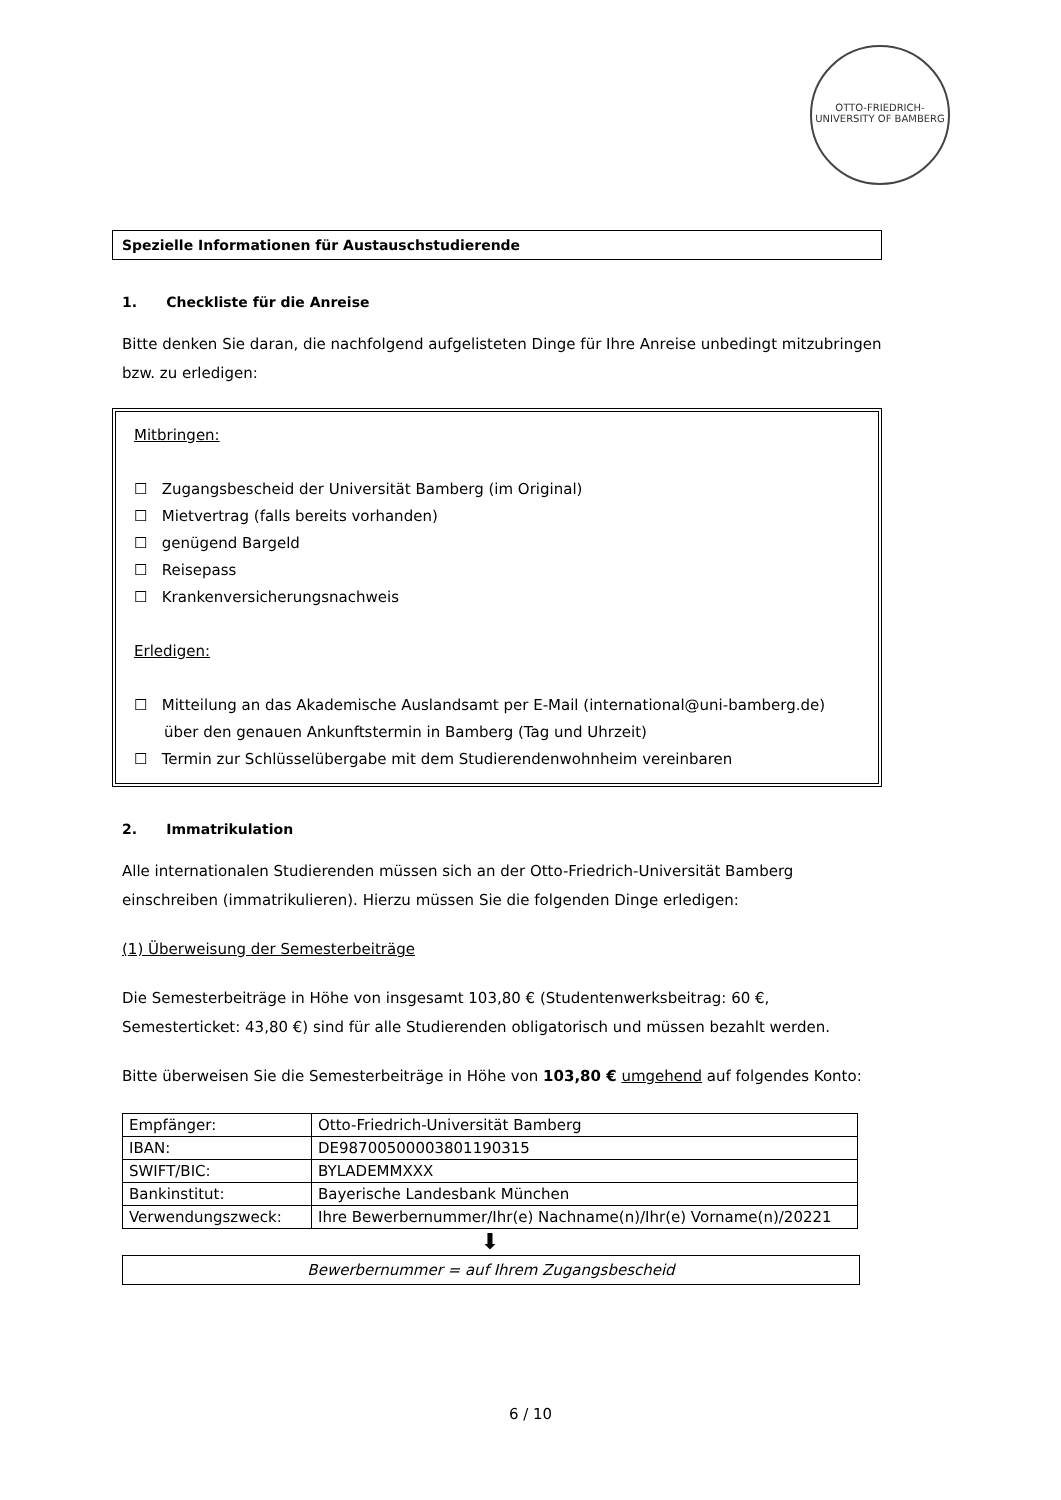OTTO-FRIEDRICH-UNIVERSITY OF BAMBERG
Spezielle Informationen für Austauschstudierende
1. Checkliste für die Anreise
Bitte denken Sie daran, die nachfolgend aufgelisteten Dinge für Ihre Anreise unbedingt mitzubringen bzw. zu erledigen:
Mitbringen:
☐ Zugangsbescheid der Universität Bamberg (im Original)
☐ Mietvertrag (falls bereits vorhanden)
☐ genügend Bargeld
☐ Reisepass
☐ Krankenversicherungsnachweis
Erledigen:
☐ Mitteilung an das Akademische Auslandsamt per E-Mail (international@uni-bamberg.de)
über den genauen Ankunftstermin in Bamberg (Tag und Uhrzeit)
☐ Termin zur Schlüsselübergabe mit dem Studierendenwohnheim vereinbaren
2. Immatrikulation
Alle internationalen Studierenden müssen sich an der Otto-Friedrich-Universität Bamberg einschreiben (immatrikulieren). Hierzu müssen Sie die folgenden Dinge erledigen:
(1) Überweisung der Semesterbeiträge
Die Semesterbeiträge in Höhe von insgesamt 103,80 € (Studentenwerksbeitrag: 60 €, Semesterticket: 43,80 €) sind für alle Studierenden obligatorisch und müssen bezahlt werden.
Bitte überweisen Sie die Semesterbeiträge in Höhe von 103,80 € umgehend auf folgendes Konto:
| Empfänger: | Otto-Friedrich-Universität Bamberg |
| IBAN: | DE98700500003801190315 |
| SWIFT/BIC: | BYLADEMMXXX |
| Bankinstitut: | Bayerische Landesbank München |
| Verwendungszweck: | Ihre Bewerbernummer/Ihr(e) Nachname(n)/Ihr(e) Vorname(n)/20221 |
⬇
Bewerbernummer = auf Ihrem Zugangsbescheid
6 / 10